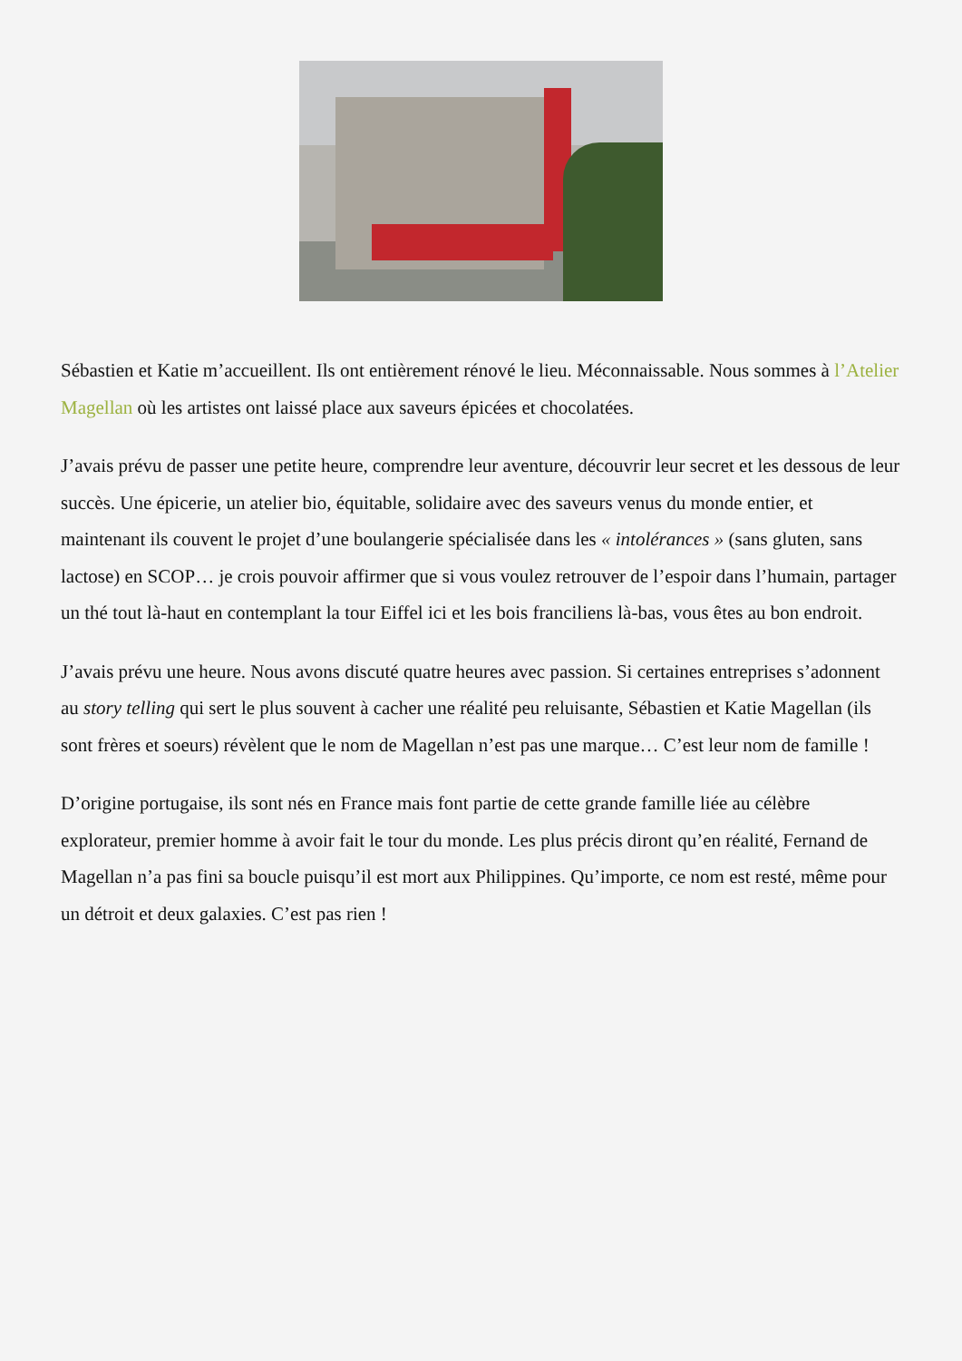Sébastien et Katie m’accueillent. Ils ont entièrement rénové le lieu. Méconnaissable. Nous sommes à l’Atelier Magellan où les artistes ont laissé place aux saveurs épicées et chocolatées.
J’avais prévu de passer une petite heure, comprendre leur aventure, découvrir leur secret et les dessous de leur succès. Une épicerie, un atelier bio, équitable, solidaire avec des saveurs venus du monde entier, et maintenant ils couvent le projet d’une boulangerie spécialisée dans les « intolérances » (sans gluten, sans lactose) en SCOP… je crois pouvoir affirmer que si vous voulez retrouver de l’espoir dans l’humain, partager un thé tout là-haut en contemplant la tour Eiffel ici et les bois franciliens là-bas, vous êtes au bon endroit.
J’avais prévu une heure. Nous avons discuté quatre heures avec passion. Si certaines entreprises s’adonnent au story telling qui sert le plus souvent à cacher une réalité peu reluisante, Sébastien et Katie Magellan (ils sont frères et soeurs) révèlent que le nom de Magellan n’est pas une marque… C’est leur nom de famille !
D’origine portugaise, ils sont nés en France mais font partie de cette grande famille liée au célèbre explorateur, premier homme à avoir fait le tour du monde. Les plus précis diront qu’en réalité, Fernand de Magellan n’a pas fini sa boucle puisqu’il est mort aux Philippines. Qu’importe, ce nom est resté, même pour un détroit et deux galaxies. C’est pas rien !